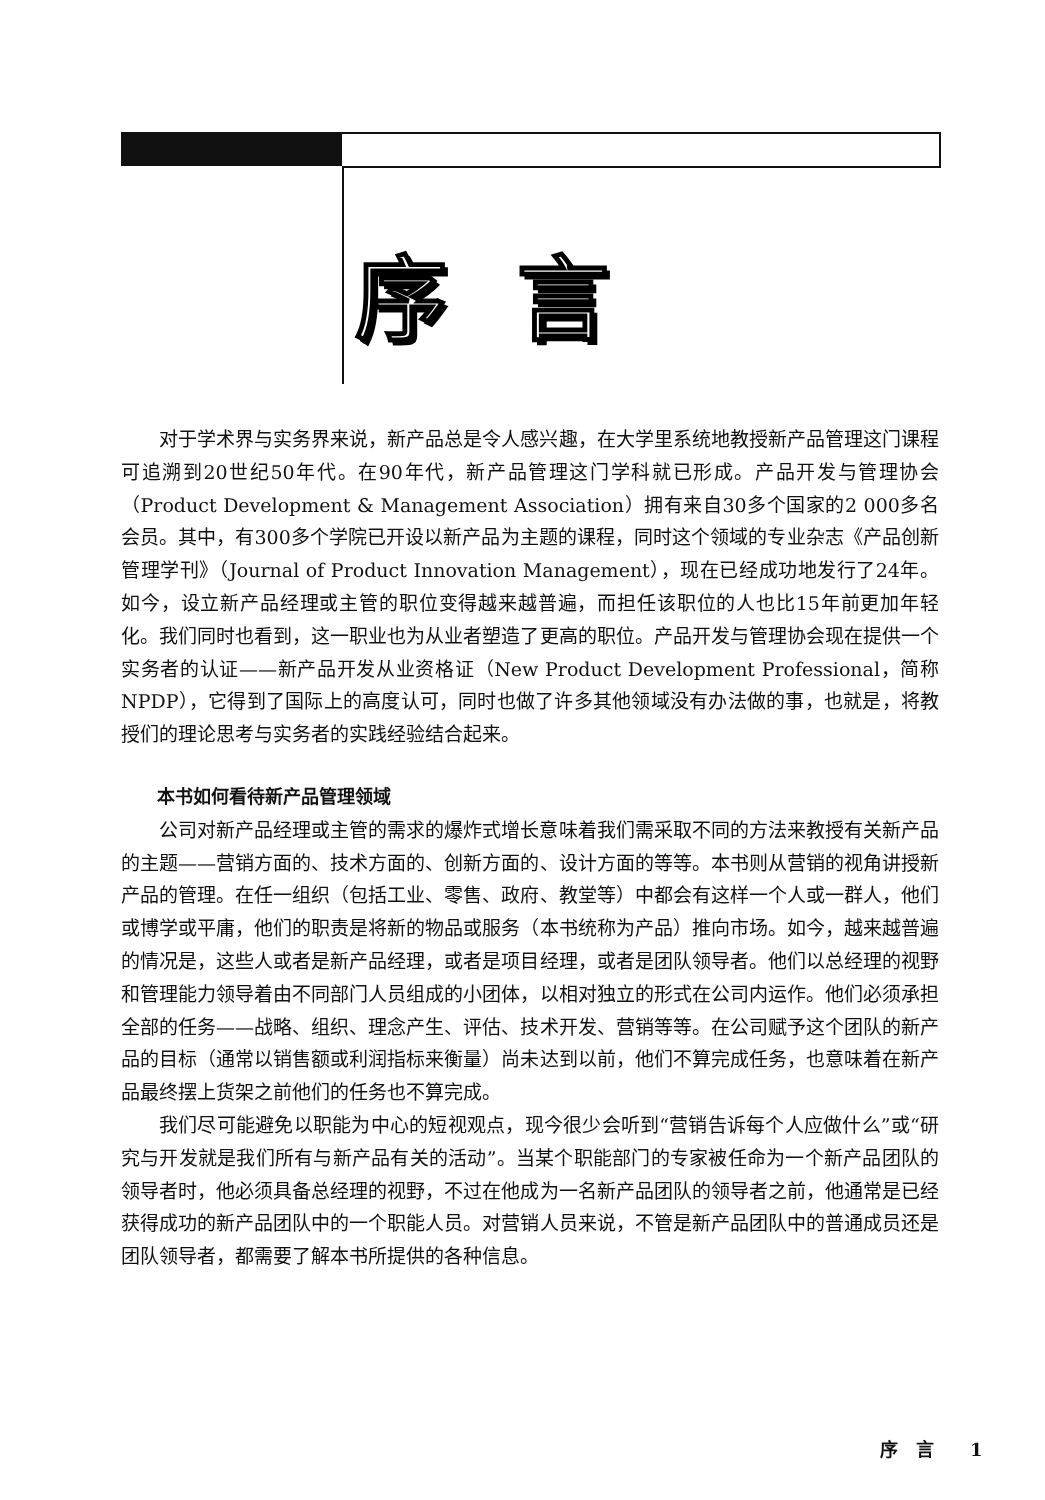序言
对于学术界与实务界来说，新产品总是令人感兴趣，在大学里系统地教授新产品管理这门课程可追溯到20世纪50年代。在90年代，新产品管理这门学科就已形成。产品开发与管理协会（Product Development & Management Association）拥有来自30多个国家的2 000多名会员。其中，有300多个学院已开设以新产品为主题的课程，同时这个领域的专业杂志《产品创新管理学刊》（Journal of Product Innovation Management），现在已经成功地发行了24年。如今，设立新产品经理或主管的职位变得越来越普遍，而担任该职位的人也比15年前更加年轻化。我们同时也看到，这一职业也为从业者塑造了更高的职位。产品开发与管理协会现在提供一个实务者的认证——新产品开发从业资格证（New Product Development Professional，简称NPDP），它得到了国际上的高度认可，同时也做了许多其他领域没有办法做的事，也就是，将教授们的理论思考与实务者的实践经验结合起来。
本书如何看待新产品管理领域
公司对新产品经理或主管的需求的爆炸式增长意味着我们需采取不同的方法来教授有关新产品的主题——营销方面的、技术方面的、创新方面的、设计方面的等等。本书则从营销的视角讲授新产品的管理。在任一组织（包括工业、零售、政府、教堂等）中都会有这样一个人或一群人，他们或博学或平庸，他们的职责是将新的物品或服务（本书统称为产品）推向市场。如今，越来越普遍的情况是，这些人或者是新产品经理，或者是项目经理，或者是团队领导者。他们以总经理的视野和管理能力领导着由不同部门人员组成的小团体，以相对独立的形式在公司内运作。他们必须承担全部的任务——战略、组织、理念产生、评估、技术开发、营销等等。在公司赋予这个团队的新产品的目标（通常以销售额或利润指标来衡量）尚未达到以前，他们不算完成任务，也意味着在新产品最终摆上货架之前他们的任务也不算完成。
我们尽可能避免以职能为中心的短视观点，现今很少会听到“营销告诉每个人应做什么”或“研究与开发就是我们所有与新产品有关的活动”。当某个职能部门的专家被任命为一个新产品团队的领导者时，他必须具备总经理的视野，不过在他成为一名新产品团队的领导者之前，他通常是已经获得成功的新产品团队中的一个职能人员。对营销人员来说，不管是新产品团队中的普通成员还是团队领导者，都需要了解本书所提供的各种信息。
序　言　　1